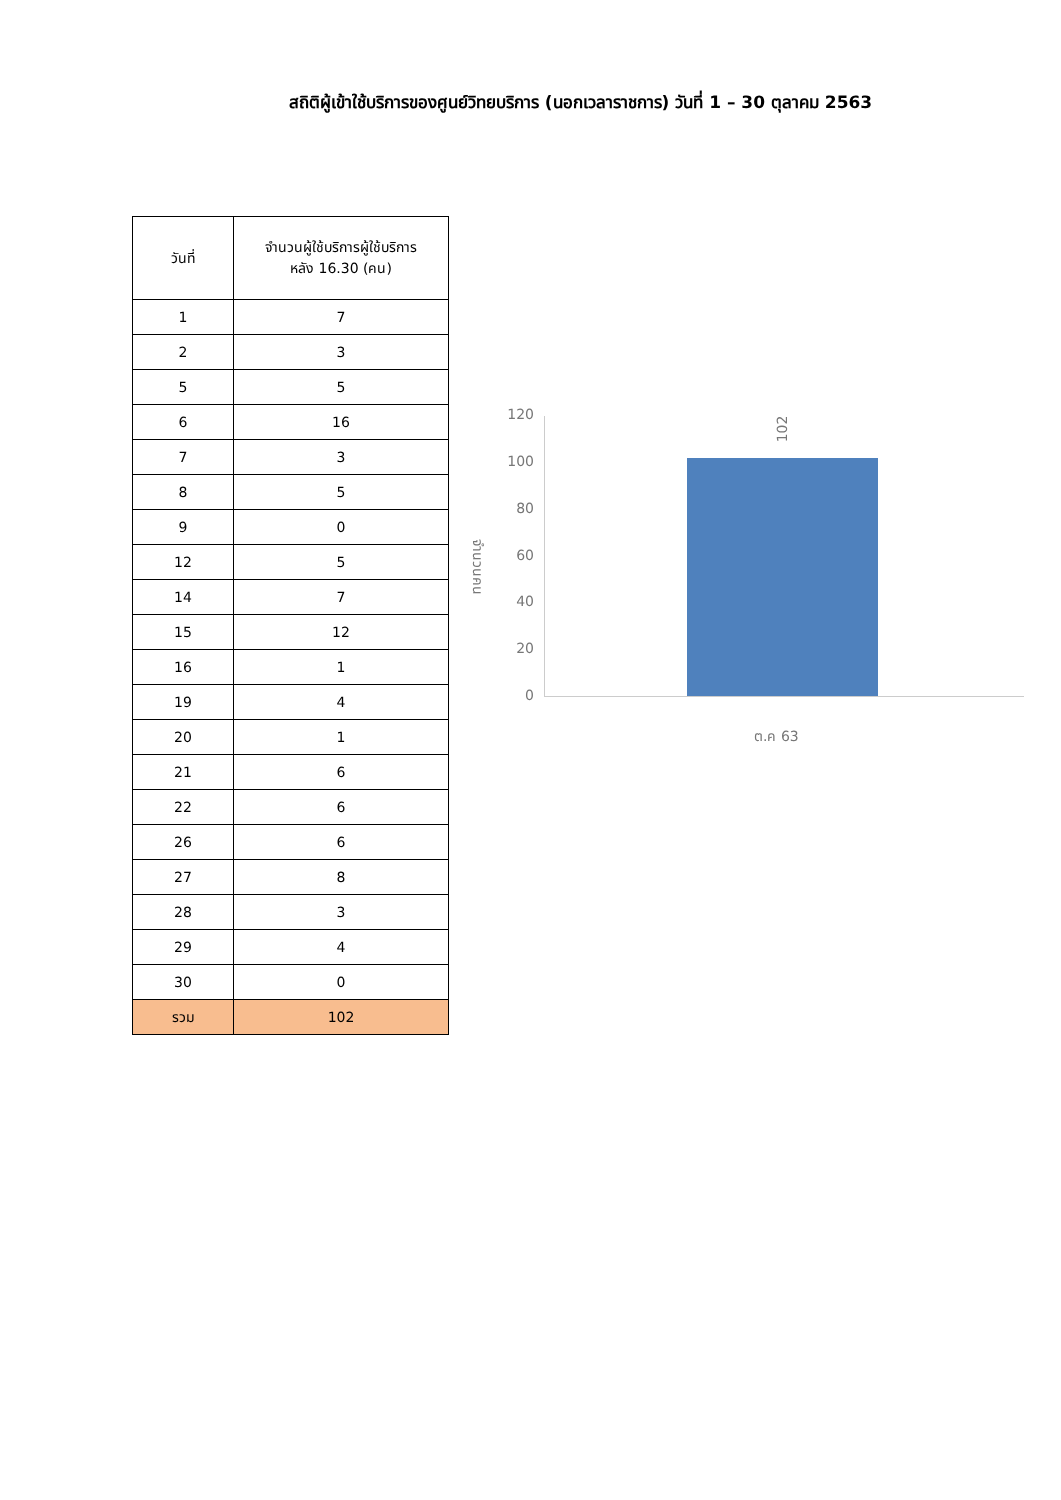สถิติผู้เข้าใช้บริการของศูนย์วิทยบริการ (นอกเวลาราชการ) วันที่ 1 – 30 ตุลาคม 2563
| วันที่ | จำนวนผู้ใช้บริการผู้ใช้บริการ หลัง 16.30 (คน) |
| --- | --- |
| 1 | 7 |
| 2 | 3 |
| 5 | 5 |
| 6 | 16 |
| 7 | 3 |
| 8 | 5 |
| 9 | 0 |
| 12 | 5 |
| 14 | 7 |
| 15 | 12 |
| 16 | 1 |
| 19 | 4 |
| 20 | 1 |
| 21 | 6 |
| 22 | 6 |
| 26 | 6 |
| 27 | 8 |
| 28 | 3 |
| 29 | 4 |
| 30 | 0 |
| รวม | 102 |
120
100
80
60
40
20
0
จำนวนคน
102
ต.ค 63